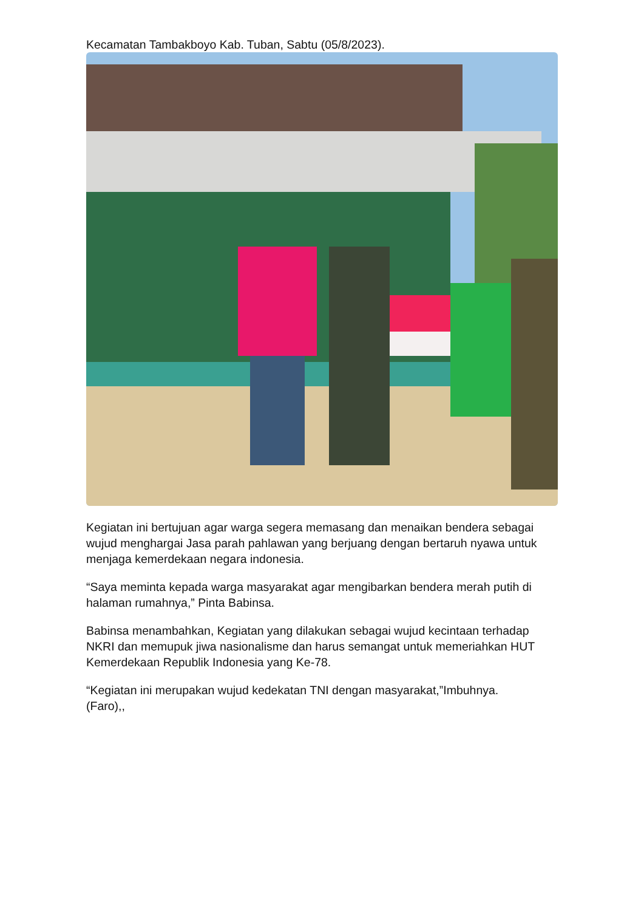Kecamatan Tambakboyo Kab. Tuban, Sabtu (05/8/2023).
Kegiatan ini bertujuan agar warga segera memasang dan menaikan bendera sebagai wujud menghargai Jasa parah pahlawan yang berjuang dengan bertaruh nyawa untuk menjaga kemerdekaan negara indonesia.
“Saya meminta kepada warga masyarakat agar mengibarkan bendera merah putih di halaman rumahnya,” Pinta Babinsa.
Babinsa menambahkan, Kegiatan yang dilakukan sebagai wujud kecintaan terhadap NKRI dan memupuk jiwa nasionalisme dan harus semangat untuk memeriahkan HUT Kemerdekaan Republik Indonesia yang Ke-78.
“Kegiatan ini merupakan wujud kedekatan TNI dengan masyarakat,”Imbuhnya.
(Faro),,